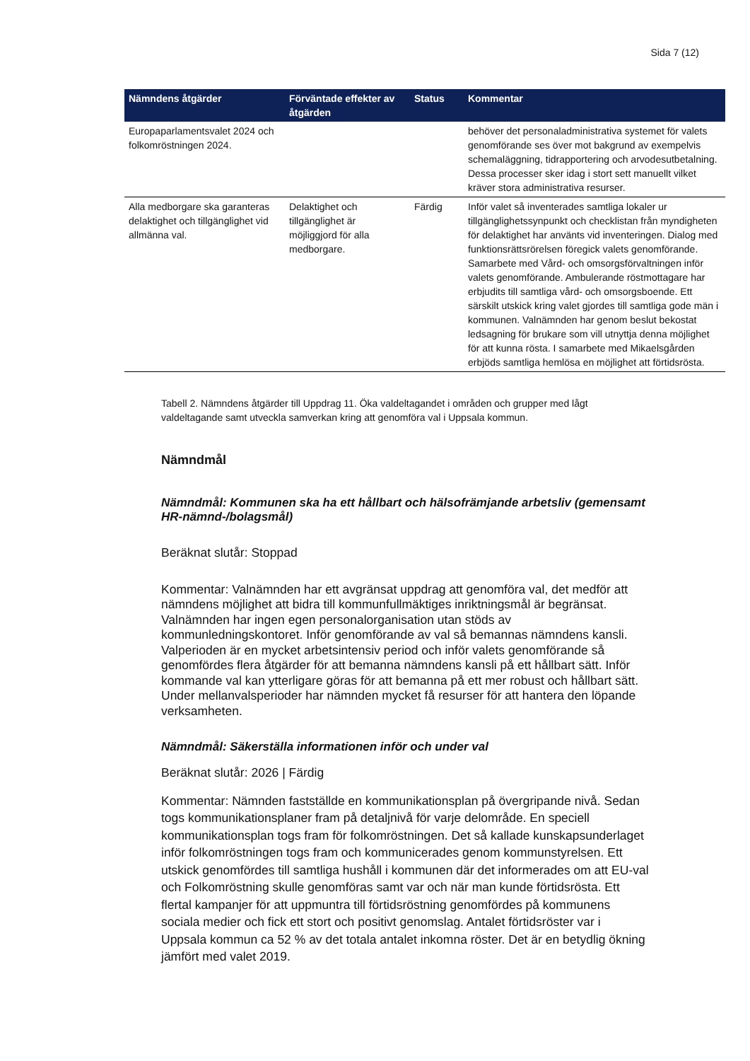Sida 7 (12)
| Nämndens åtgärder | Förväntade effekter av åtgärden | Status | Kommentar |
| --- | --- | --- | --- |
| Europaparlamentsvalet 2024 och folkomröstningen 2024. | | | behöver det personaladministrativa systemet för valets genomförande ses över mot bakgrund av exempelvis schemaläggning, tidrapportering och arvodesutbetalning. Dessa processer sker idag i stort sett manuellt vilket kräver stora administrativa resurser. |
| Alla medborgare ska garanteras delaktighet och tillgänglighet vid allmänna val. | Delaktighet och tillgänglighet är möjliggjord för alla medborgare. | Färdig | Inför valet så inventerades samtliga lokaler ur tillgänglighetssynpunkt och checklistan från myndigheten för delaktighet har använts vid inventeringen. Dialog med funktionsrättsrörelsen föregick valets genomförande. Samarbete med Vård- och omsorgsförvaltningen inför valets genomförande. Ambulerande röstmottagare har erbjudits till samtliga vård- och omsorgsboende. Ett särskilt utskick kring valet gjordes till samtliga gode män i kommunen. Valnämnden har genom beslut bekostat ledsagning för brukare som vill utnyttja denna möjlighet för att kunna rösta. I samarbete med Mikaelsgården erbjöds samtliga hemlösa en möjlighet att förtidsrösta. |
Tabell 2. Nämndens åtgärder till Uppdrag 11. Öka valdeltagandet i områden och grupper med lågt valdeltagande samt utveckla samverkan kring att genomföra val i Uppsala kommun.
Nämndmål
Nämndmål: Kommunen ska ha ett hållbart och hälsofrämjande arbetsliv (gemensamt HR-nämnd-/bolagsmål)
Beräknat slutår: Stoppad
Kommentar: Valnämnden har ett avgränsat uppdrag att genomföra val, det medför att nämndens möjlighet att bidra till kommunfullmäktiges inriktningsmål är begränsat. Valnämnden har ingen egen personalorganisation utan stöds av kommunledningskontoret. Inför genomförande av val så bemannas nämndens kansli. Valperioden är en mycket arbetsintensiv period och inför valets genomförande så genomfördes flera åtgärder för att bemanna nämndens kansli på ett hållbart sätt. Inför kommande val kan ytterligare göras för att bemanna på ett mer robust och hållbart sätt. Under mellanvalsperioder har nämnden mycket få resurser för att hantera den löpande verksamheten.
Nämndmål: Säkerställa informationen inför och under val
Beräknat slutår: 2026 | Färdig
Kommentar: Nämnden fastställde en kommunikationsplan på övergripande nivå. Sedan togs kommunikationsplaner fram på detaljnivå för varje delområde. En speciell kommunikationsplan togs fram för folkomröstningen. Det så kallade kunskapsunderlaget inför folkomröstningen togs fram och kommunicerades genom kommunstyrelsen. Ett utskick genomfördes till samtliga hushåll i kommunen där det informerades om att EU-val och Folkomröstning skulle genomföras samt var och när man kunde förtidsrösta. Ett flertal kampanjer för att uppmuntra till förtidsröstning genomfördes på kommunens sociala medier och fick ett stort och positivt genomslag. Antalet förtidsröster var i Uppsala kommun ca 52 % av det totala antalet inkomna röster. Det är en betydlig ökning jämfört med valet 2019.